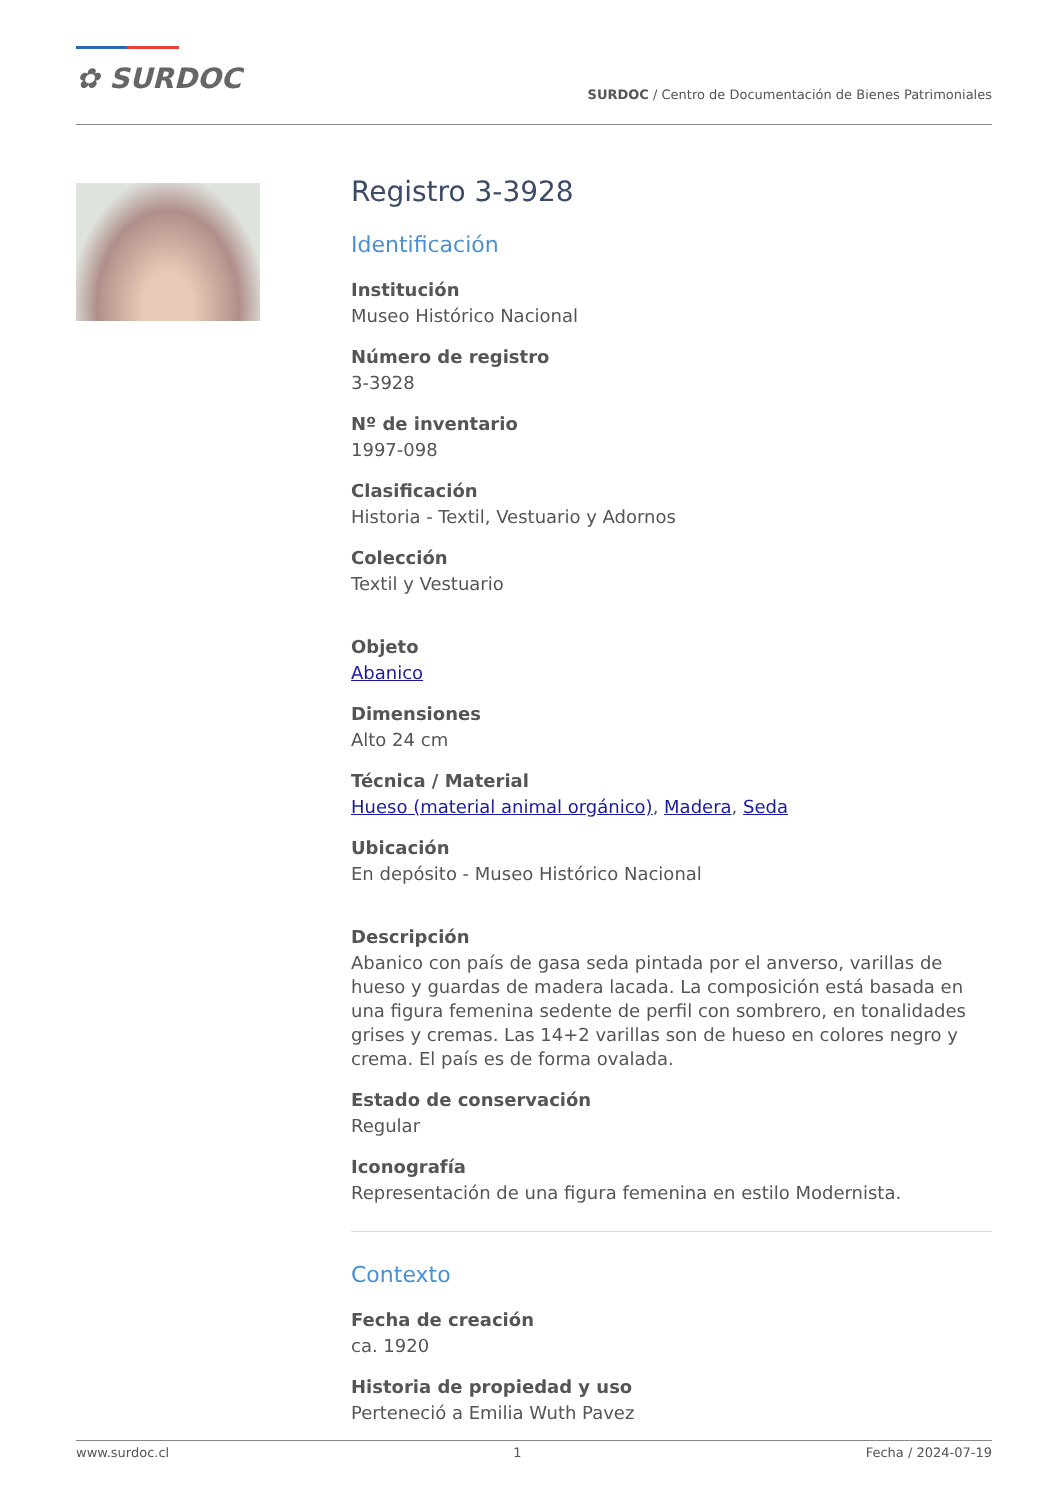✿ SURDOC
SURDOC / Centro de Documentación de Bienes Patrimoniales
Registro 3-3928
Identificación
Institución
Museo Histórico Nacional
Número de registro
3-3928
Nº de inventario
1997-098
Clasificación
Historia - Textil, Vestuario y Adornos
Colección
Textil y Vestuario
Objeto
Abanico
Dimensiones
Alto 24 cm
Técnica / Material
Hueso (material animal orgánico), Madera, Seda
Ubicación
En depósito - Museo Histórico Nacional
Descripción
Abanico con país de gasa seda pintada por el anverso, varillas de hueso y guardas de madera lacada. La composición está basada en una figura femenina sedente de perfil con sombrero, en tonalidades grises y cremas. Las 14+2 varillas son de hueso en colores negro y crema. El país es de forma ovalada.
Estado de conservación
Regular
Iconografía
Representación de una figura femenina en estilo Modernista.
Contexto
Fecha de creación
ca. 1920
Historia de propiedad y uso
Perteneció a Emilia Wuth Pavez
www.surdoc.cl 1 Fecha / 2024-07-19